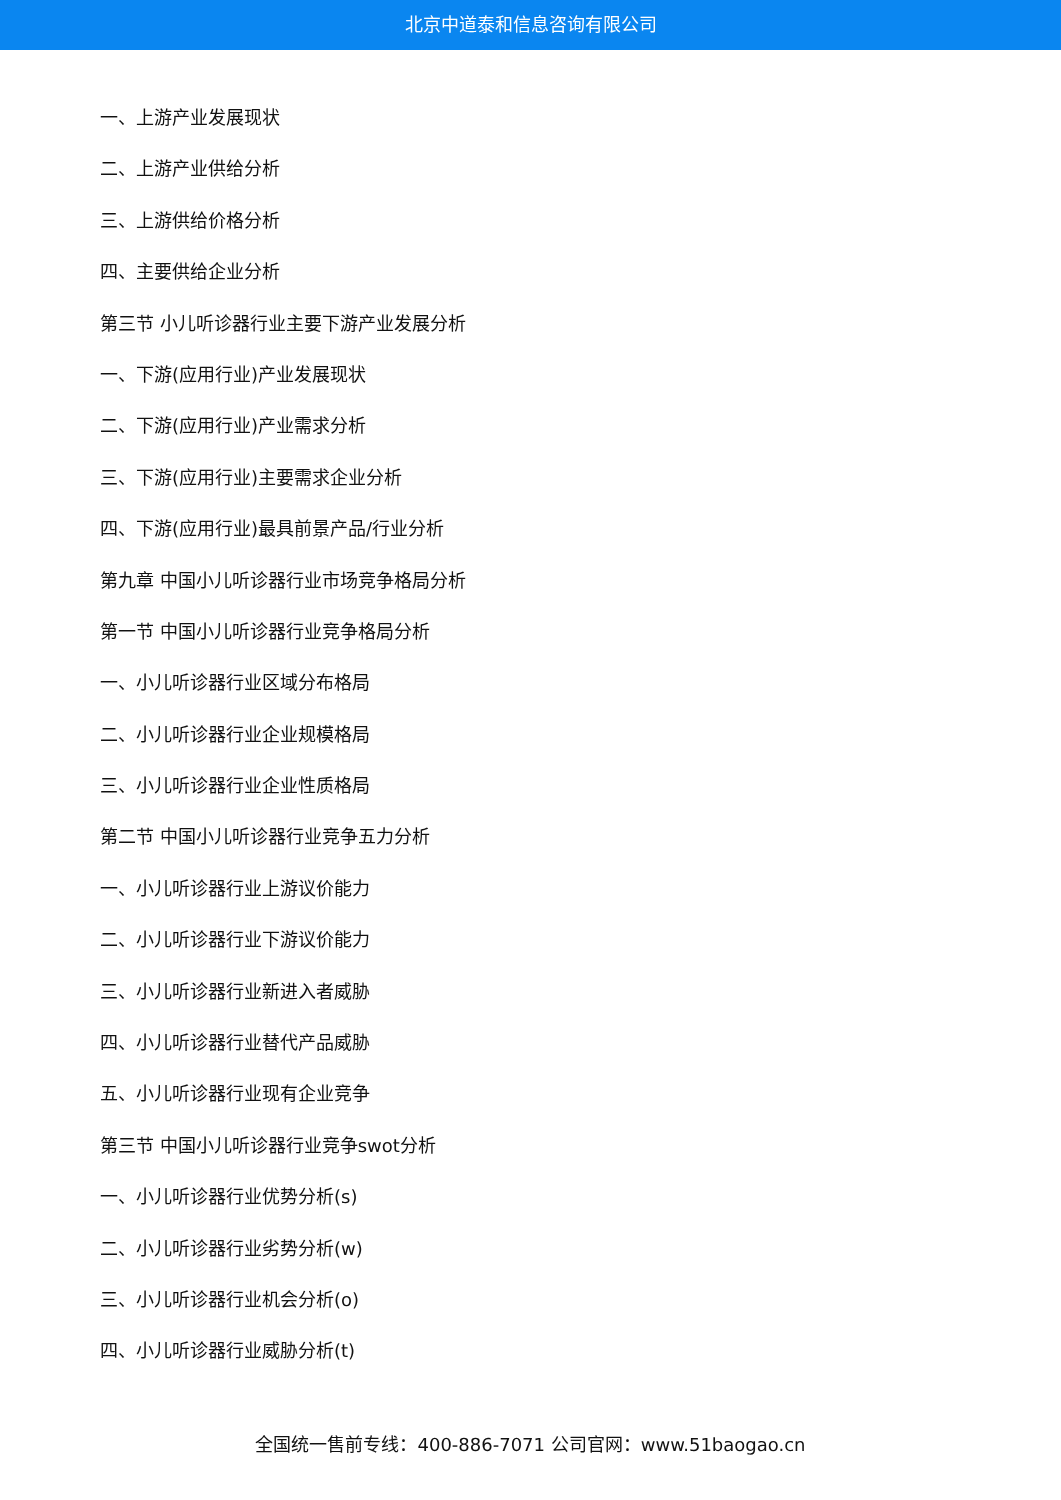北京中道泰和信息咨询有限公司
一、上游产业发展现状
二、上游产业供给分析
三、上游供给价格分析
四、主要供给企业分析
第三节 小儿听诊器行业主要下游产业发展分析
一、下游(应用行业)产业发展现状
二、下游(应用行业)产业需求分析
三、下游(应用行业)主要需求企业分析
四、下游(应用行业)最具前景产品/行业分析
第九章 中国小儿听诊器行业市场竞争格局分析
第一节 中国小儿听诊器行业竞争格局分析
一、小儿听诊器行业区域分布格局
二、小儿听诊器行业企业规模格局
三、小儿听诊器行业企业性质格局
第二节 中国小儿听诊器行业竞争五力分析
一、小儿听诊器行业上游议价能力
二、小儿听诊器行业下游议价能力
三、小儿听诊器行业新进入者威胁
四、小儿听诊器行业替代产品威胁
五、小儿听诊器行业现有企业竞争
第三节 中国小儿听诊器行业竞争swot分析
一、小儿听诊器行业优势分析(s)
二、小儿听诊器行业劣势分析(w)
三、小儿听诊器行业机会分析(o)
四、小儿听诊器行业威胁分析(t)
全国统一售前专线：400-886-7071 公司官网：www.51baogao.cn